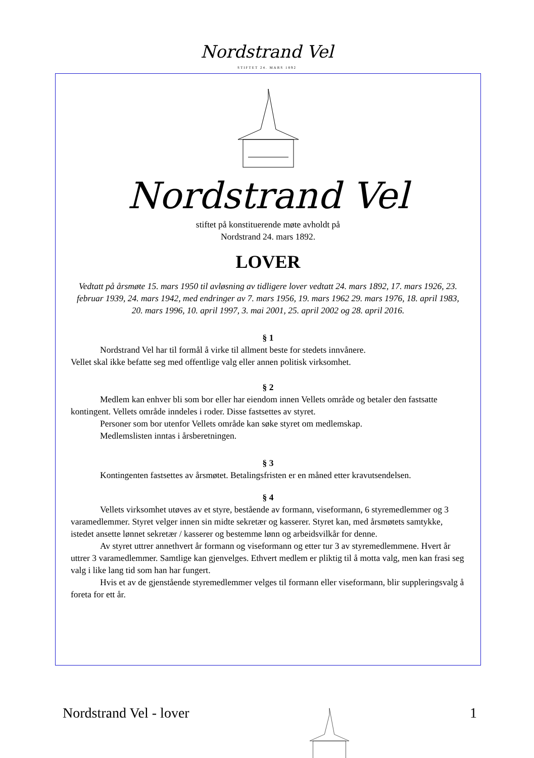Nordstrand Vel
STIFTET 24. MARS 1892
Nordstrand Vel
stiftet på konstituerende møte avholdt på
Nordstrand 24. mars 1892.
LOVER
Vedtatt på årsmøte 15. mars 1950 til avløsning av tidligere lover vedtatt 24. mars 1892, 17. mars 1926, 23. februar 1939, 24. mars 1942, med endringer av 7. mars 1956, 19. mars 1962 29. mars 1976, 18. april 1983, 20. mars 1996, 10. april 1997, 3. mai 2001, 25. april 2002 og 28. april 2016.
§ 1
Nordstrand Vel har til formål å virke til allment beste for stedets innvånere.
Vellet skal ikke befatte seg med offentlige valg eller annen politisk virksomhet.
§ 2
Medlem kan enhver bli som bor eller har eiendom innen Vellets område og betaler den fastsatte kontingent. Vellets område inndeles i roder. Disse fastsettes av styret.
Personer som bor utenfor Vellets område kan søke styret om medlemskap.
Medlemslisten inntas i årsberetningen.
§ 3
Kontingenten fastsettes av årsmøtet. Betalingsfristen er en måned etter kravutsendelsen.
§ 4
Vellets virksomhet utøves av et styre, bestående av formann, viseformann, 6 styremedlemmer og 3 varamedlemmer. Styret velger innen sin midte sekretær og kasserer. Styret kan, med årsmøtets samtykke, istedet ansette lønnet sekretær / kasserer og bestemme lønn og arbeidsvilkår for denne.
Av styret uttrer annethvert år formann og viseformann og etter tur 3 av styremedlemmene. Hvert år uttrer 3 varamedlemmer. Samtlige kan gjenvelges. Ethvert medlem er pliktig til å motta valg, men kan frasi seg valg i like lang tid som han har fungert.
Hvis et av de gjenstående styremedlemmer velges til formann eller viseformann, blir suppleringsvalg å foreta for ett år.
Nordstrand Vel - lover 1